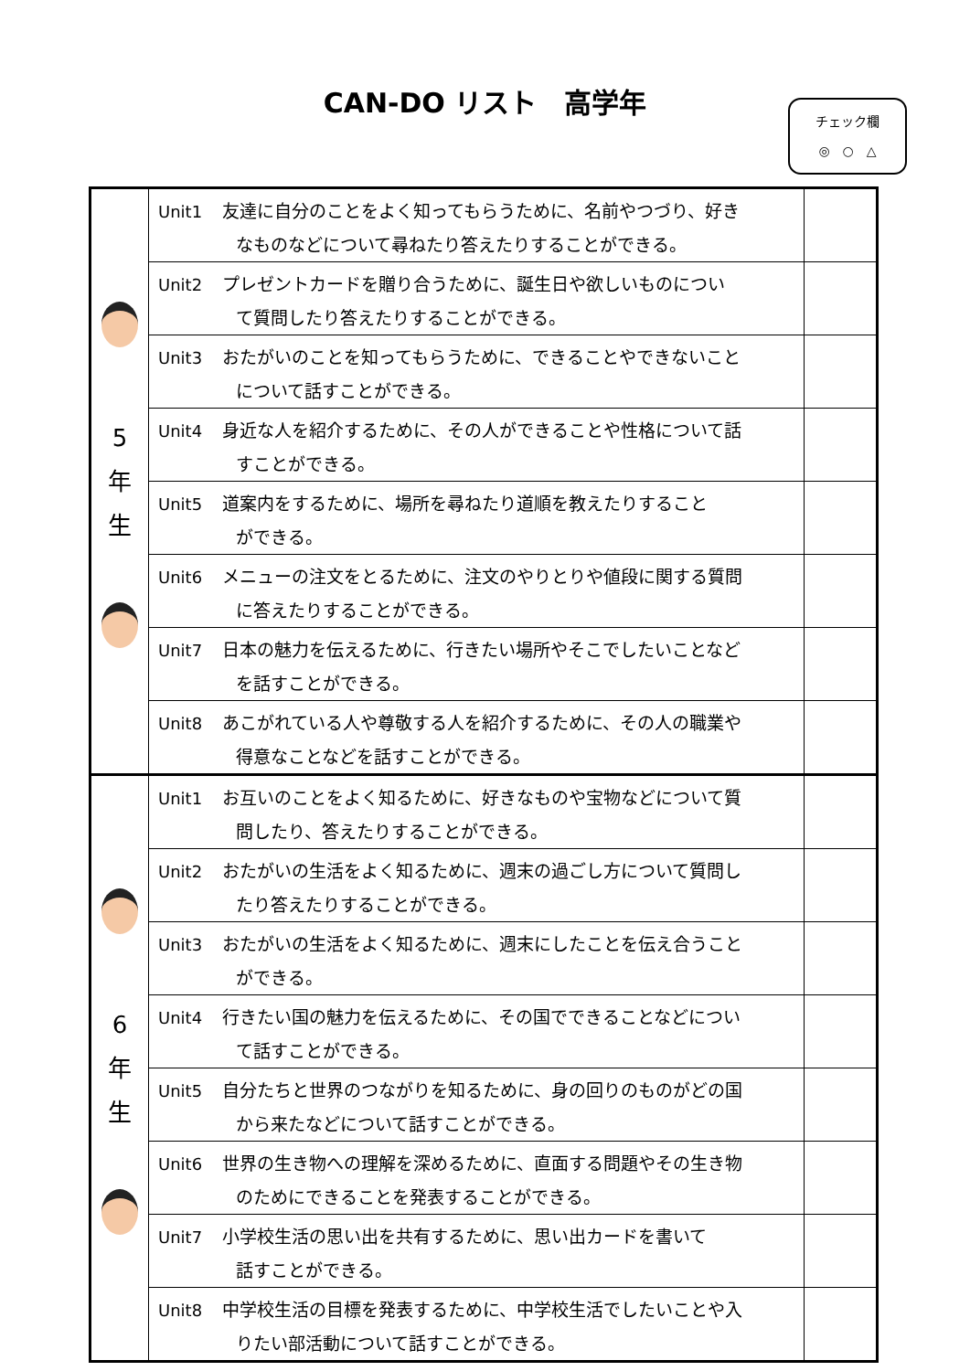CAN-DO リスト　高学年
チェック欄
◎　○　△
| 5 年 生 | Unit1 友達に自分のことをよく知ってもらうために、名前やつづり、好き なものなどについて尋ねたり答えたりすることができる。 | |
| | Unit2 プレゼントカードを贈り合うために、誕生日や欲しいものについ て質問したり答えたりすることができる。 | |
| | Unit3 おたがいのことを知ってもらうために、できることやできないこと について話すことができる。 | |
| | Unit4 身近な人を紹介するために、その人ができることや性格について話 すことができる。 | |
| | Unit5 道案内をするために、場所を尋ねたり道順を教えたりすること ができる。 | |
| | Unit6 メニューの注文をとるために、注文のやりとりや値段に関する質問 に答えたりすることができる。 | |
| | Unit7 日本の魅力を伝えるために、行きたい場所やそこでしたいことなど を話すことができる。 | |
| | Unit8 あこがれている人や尊敬する人を紹介するために、その人の職業や 得意なことなどを話すことができる。 | |
| 6 年 生 | Unit1 お互いのことをよく知るために、好きなものや宝物などについて質 問したり、答えたりすることができる。 | |
| | Unit2 おたがいの生活をよく知るために、週末の過ごし方について質問し たり答えたりすることができる。 | |
| | Unit3 おたがいの生活をよく知るために、週末にしたことを伝え合うこと ができる。 | |
| | Unit4 行きたい国の魅力を伝えるために、その国でできることなどについ て話すことができる。 | |
| | Unit5 自分たちと世界のつながりを知るために、身の回りのものがどの国 から来たなどについて話すことができる。 | |
| | Unit6 世界の生き物への理解を深めるために、直面する問題やその生き物 のためにできることを発表することができる。 | |
| | Unit7 小学校生活の思い出を共有するために、思い出カードを書いて 話すことができる。 | |
| | Unit8 中学校生活の目標を発表するために、中学校生活でしたいことや入 りたい部活動について話すことができる。 | |